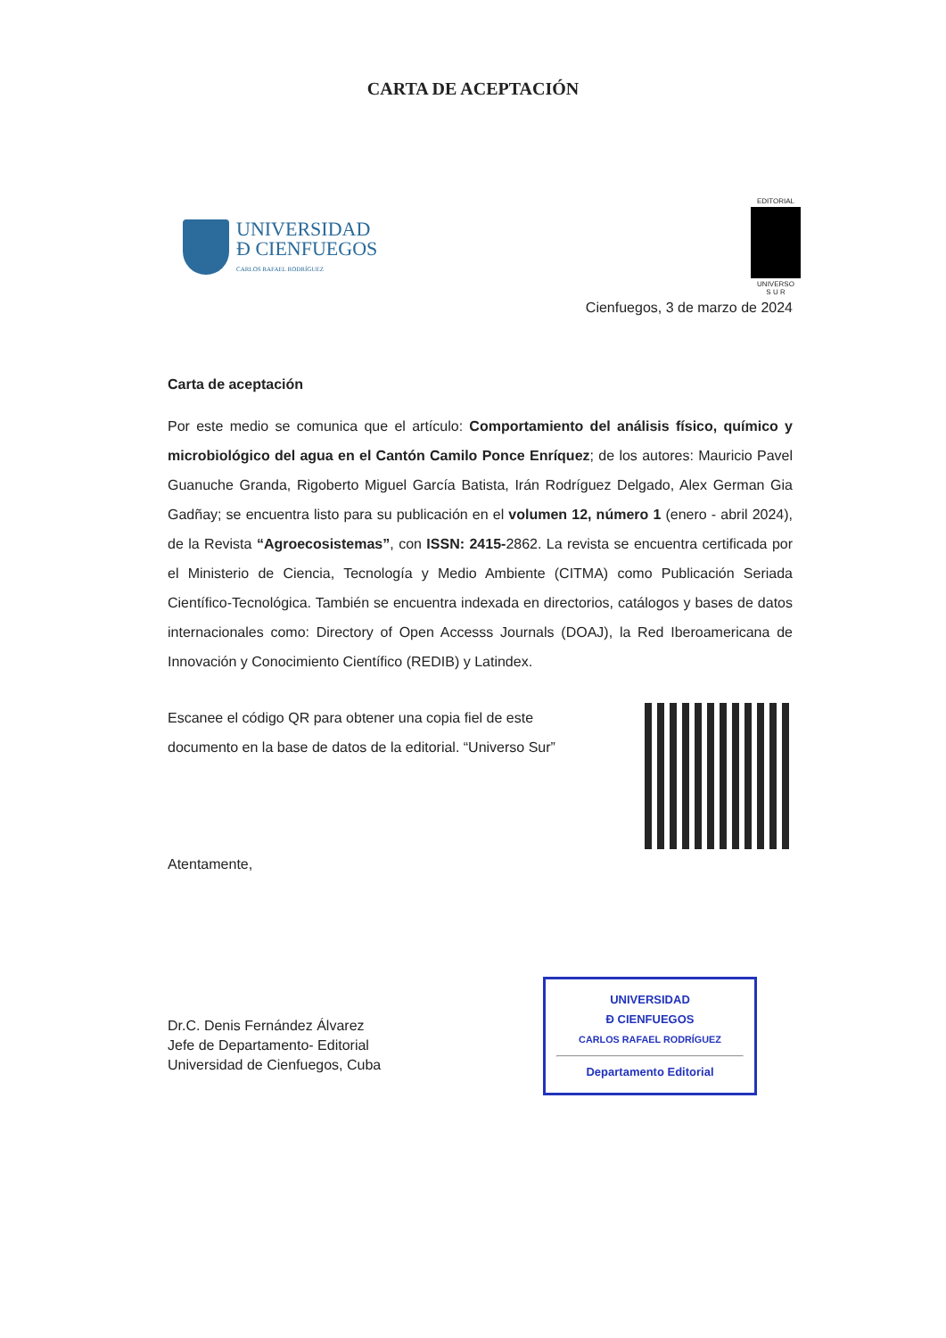CARTA DE ACEPTACIÓN
UNIVERSIDAD
Ð CIENFUEGOS
CARLOS RAFAEL RODRÍGUEZ
EDITORIAL
UNIVERSO
S U R
Cienfuegos, 3 de marzo de 2024
Carta de aceptación
Por este medio se comunica que el artículo: Comportamiento del análisis físico, químico y microbiológico del agua en el Cantón Camilo Ponce Enríquez; de los autores: Mauricio Pavel Guanuche Granda, Rigoberto Miguel García Batista, Irán Rodríguez Delgado, Alex German Gia Gadñay; se encuentra listo para su publicación en el volumen 12, número 1 (enero - abril 2024), de la Revista “Agroecosistemas”, con ISSN: 2415-2862. La revista se encuentra certificada por el Ministerio de Ciencia, Tecnología y Medio Ambiente (CITMA) como Publicación Seriada Científico-Tecnológica. También se encuentra indexada en directorios, catálogos y bases de datos internacionales como: Directory of Open Accesss Journals (DOAJ), la Red Iberoamericana de Innovación y Conocimiento Científico (REDIB) y Latindex.
Escanee el código QR para obtener una copia fiel de este
documento en la base de datos de la editorial. “Universo Sur”
Atentamente,
Dr.C. Denis Fernández Álvarez
Jefe de Departamento- Editorial
Universidad de Cienfuegos, Cuba
UNIVERSIDAD
Ð CIENFUEGOS
CARLOS RAFAEL RODRÍGUEZ
Departamento Editorial